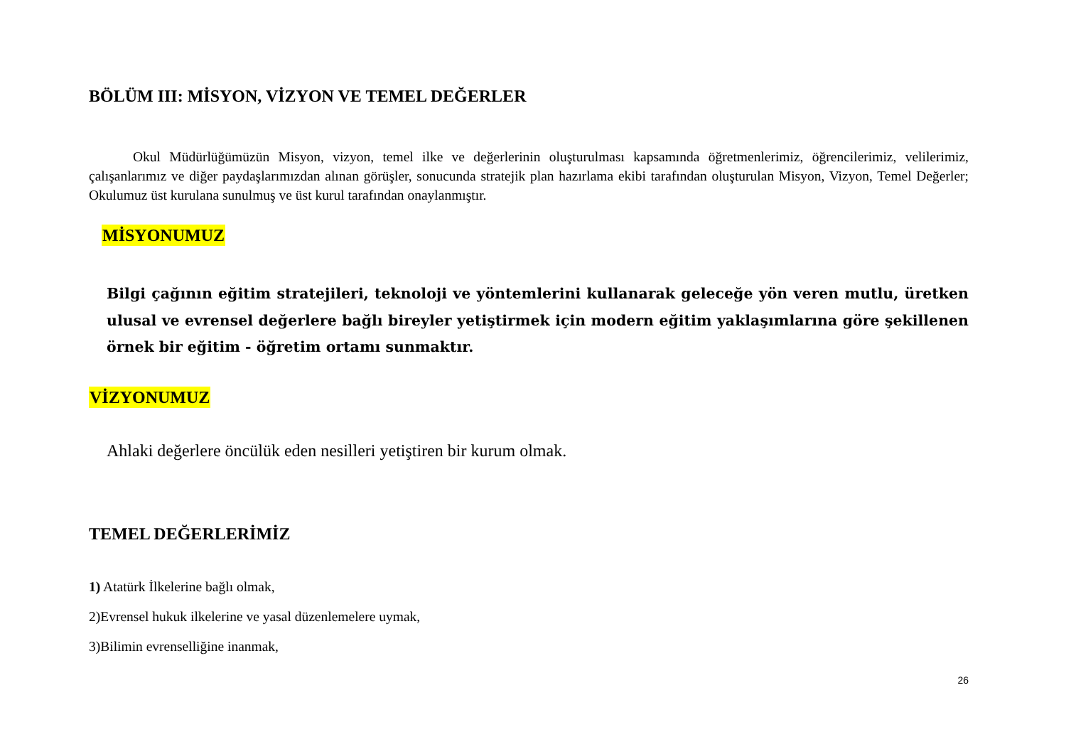BÖLÜM III: MİSYON, VİZYON VE TEMEL DEĞERLER
Okul Müdürlüğümüzün Misyon, vizyon, temel ilke ve değerlerinin oluşturulması kapsamında öğretmenlerimiz, öğrencilerimiz, velilerimiz, çalışanlarımız ve diğer paydaşlarımızdan alınan görüşler, sonucunda stratejik plan hazırlama ekibi tarafından oluşturulan Misyon, Vizyon, Temel Değerler; Okulumuz üst kurulana sunulmuş ve üst kurul tarafından onaylanmıştır.
MİSYONUMUZ
Bilgi çağının eğitim stratejileri, teknoloji ve yöntemlerini kullanarak geleceğe yön veren mutlu, üretken ulusal ve evrensel değerlere bağlı bireyler yetiştirmek için modern eğitim yaklaşımlarına göre şekillenen örnek bir eğitim - öğretim ortamı sunmaktır.
VİZYONUMUZ
Ahlaki değerlere öncülük eden nesilleri yetiştiren bir kurum olmak.
TEMEL DEĞERLERİMİZ
1) Atatürk İlkelerine bağlı olmak,
2)Evrensel hukuk ilkelerine ve yasal düzenlemelere uymak,
3)Bilimin evrenselliğine inanmak,
26